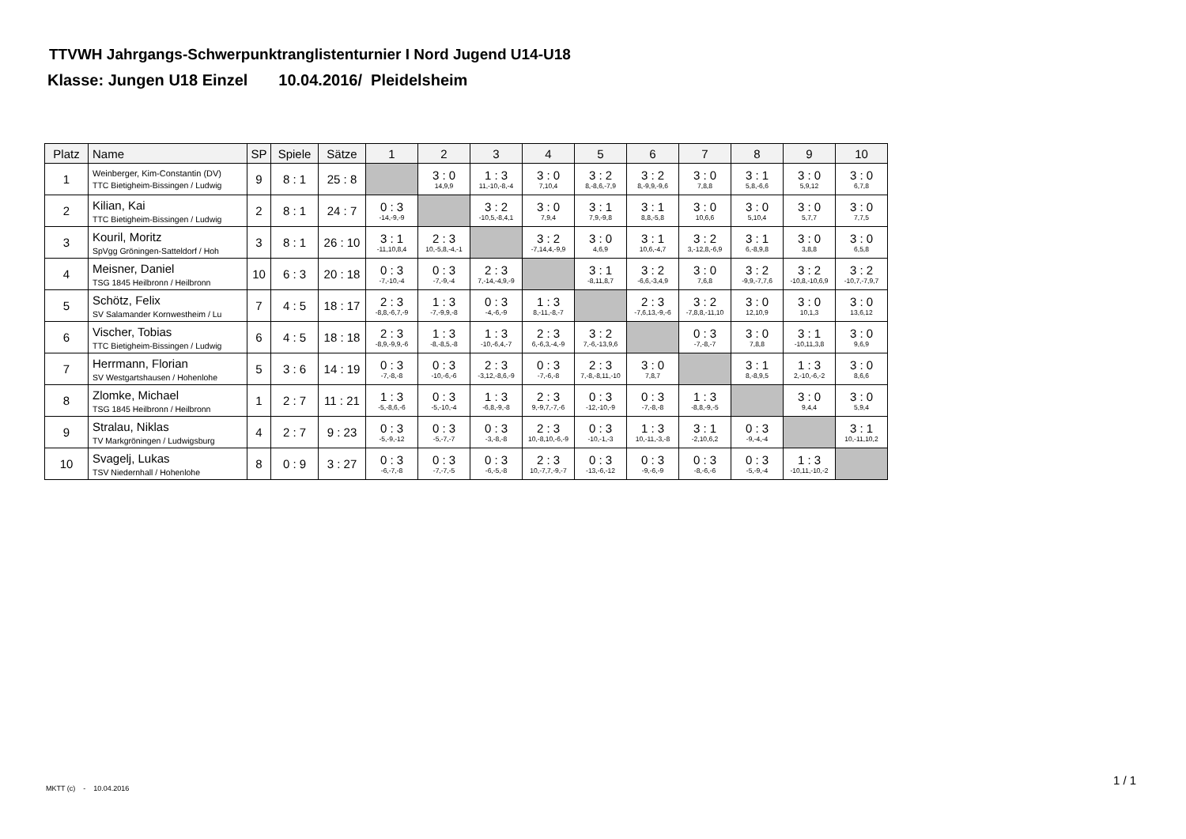TTVWH Jahrgangs-Schwerpunktranglistenturnier I Nord Jugend U14-U18
Klasse: Jungen U18 Einzel 10.04.2016/ Pleidelsheim
| Platz | Name | SP | Spiele | Sätze | 1 | 2 | 3 | 4 | 5 | 6 | 7 | 8 | 9 | 10 |
| --- | --- | --- | --- | --- | --- | --- | --- | --- | --- | --- | --- | --- | --- | --- |
| 1 | Weinberger, Kim-Constantin (DV) TTC Bietigheim-Bissingen / Ludwig | 9 | 8 : 1 | 25 : 8 | | 3 : 0 14,9,9 | 1 : 3 11,-10,-8,-4 | 3 : 0 7,10,4 | 3 : 2 8,-8,6,-7,9 | 3 : 2 8,-9,9,-9,6 | 3 : 0 7,8,8 | 3 : 1 5,8,-6,6 | 3 : 0 5,9,12 | 3 : 0 6,7,8 |
| 2 | Kilian, Kai TTC Bietigheim-Bissingen / Ludwig | 2 | 8 : 1 | 24 : 7 | 0 : 3 -14,-9,-9 | | 3 : 2 -10,5,-8,4,1 | 3 : 0 7,9,4 | 3 : 1 7,9,-9,8 | 3 : 1 8,8,-5,8 | 3 : 0 10,6,6 | 3 : 0 5,10,4 | 3 : 0 5,7,7 | 3 : 0 7,7,5 |
| 3 | Kouril, Moritz SpVgg Gröningen-Satteldorf / Hoh | 3 | 8 : 1 | 26 : 10 | 3 : 1 -11,10,8,4 | 2 : 3 10,-5,8,-4,-1 | | 3 : 2 -7,14,4,-9,9 | 3 : 0 4,6,9 | 3 : 1 10,6,-4,7 | 3 : 2 3,-12,8,-6,9 | 3 : 1 6,-8,9,8 | 3 : 0 3,8,8 | 3 : 0 6,5,8 |
| 4 | Meisner, Daniel TSG 1845 Heilbronn / Heilbronn | 10 | 6 : 3 | 20 : 18 | 0 : 3 -7,-10,-4 | 0 : 3 -7,-9,-4 | 2 : 3 7,-14,-4,9,-9 | | 3 : 1 -8,11,8,7 | 3 : 2 -6,6,-3,4,9 | 3 : 0 7,6,8 | 3 : 2 -9,9,-7,7,6 | 3 : 2 -10,8,-10,6,9 | 3 : 2 -10,7,-7,9,7 |
| 5 | Schötz, Felix SV Salamander Kornwestheim / Lu | 7 | 4 : 5 | 18 : 17 | 2 : 3 -8,8,-6,7,-9 | 1 : 3 -7,-9,9,-8 | 0 : 3 -4,-6,-9 | 1 : 3 8,-11,-8,-7 | | 2 : 3 -7,6,13,-9,-6 | 3 : 2 -7,8,8,-11,10 | 3 : 0 12,10,9 | 3 : 0 10,1,3 | 3 : 0 13,6,12 |
| 6 | Vischer, Tobias TTC Bietigheim-Bissingen / Ludwig | 6 | 4 : 5 | 18 : 18 | 2 : 3 -8,9,-9,9,-6 | 1 : 3 -8,-8,5,-8 | 1 : 3 -10,-6,4,-7 | 2 : 3 6,-6,3,-4,-9 | 3 : 2 7,-6,-13,9,6 | | 0 : 3 -7,-8,-7 | 3 : 0 7,8,8 | 3 : 1 -10,11,3,8 | 3 : 0 9,6,9 |
| 7 | Herrmann, Florian SV Westgartshausen / Hohenlohe | 5 | 3 : 6 | 14 : 19 | 0 : 3 -7,-8,-8 | 0 : 3 -10,-6,-6 | 2 : 3 -3,12,-8,6,-9 | 0 : 3 -7,-6,-8 | 2 : 3 7,-8,-8,11,-10 | 3 : 0 7,8,7 | | 3 : 1 8,-8,9,5 | 1 : 3 2,-10,-6,-2 | 3 : 0 8,6,6 |
| 8 | Zlomke, Michael TSG 1845 Heilbronn / Heilbronn | 1 | 2 : 7 | 11 : 21 | 1 : 3 -5,-8,6,-6 | 0 : 3 -5,-10,-4 | 1 : 3 -6,8,-9,-8 | 2 : 3 9,-9,7,-7,-6 | 0 : 3 -12,-10,-9 | 0 : 3 -7,-8,-8 | 1 : 3 -8,8,-9,-5 | | 3 : 0 9,4,4 | 3 : 0 5,9,4 |
| 9 | Stralau, Niklas TV Markgröningen / Ludwigsburg | 4 | 2 : 7 | 9 : 23 | 0 : 3 -5,-9,-12 | 0 : 3 -5,-7,-7 | 0 : 3 -3,-8,-8 | 2 : 3 10,-8,10,-6,-9 | 0 : 3 -10,-1,-3 | 1 : 3 10,-11,-3,-8 | 3 : 1 -2,10,6,2 | 0 : 3 -9,-4,-4 | | 3 : 1 10,-11,10,2 |
| 10 | Svagelj, Lukas TSV Niedernhall / Hohenlohe | 8 | 0 : 9 | 3 : 27 | 0 : 3 -6,-7,-8 | 0 : 3 -7,-7,-5 | 0 : 3 -6,-5,-8 | 2 : 3 10,-7,7,-9,-7 | 0 : 3 -13,-6,-12 | 0 : 3 -9,-6,-9 | 0 : 3 -8,-6,-6 | 0 : 3 -5,-9,-4 | 1 : 3 -10,11,-10,-2 | |
MKTT (c) - 10.04.2016
1 / 1